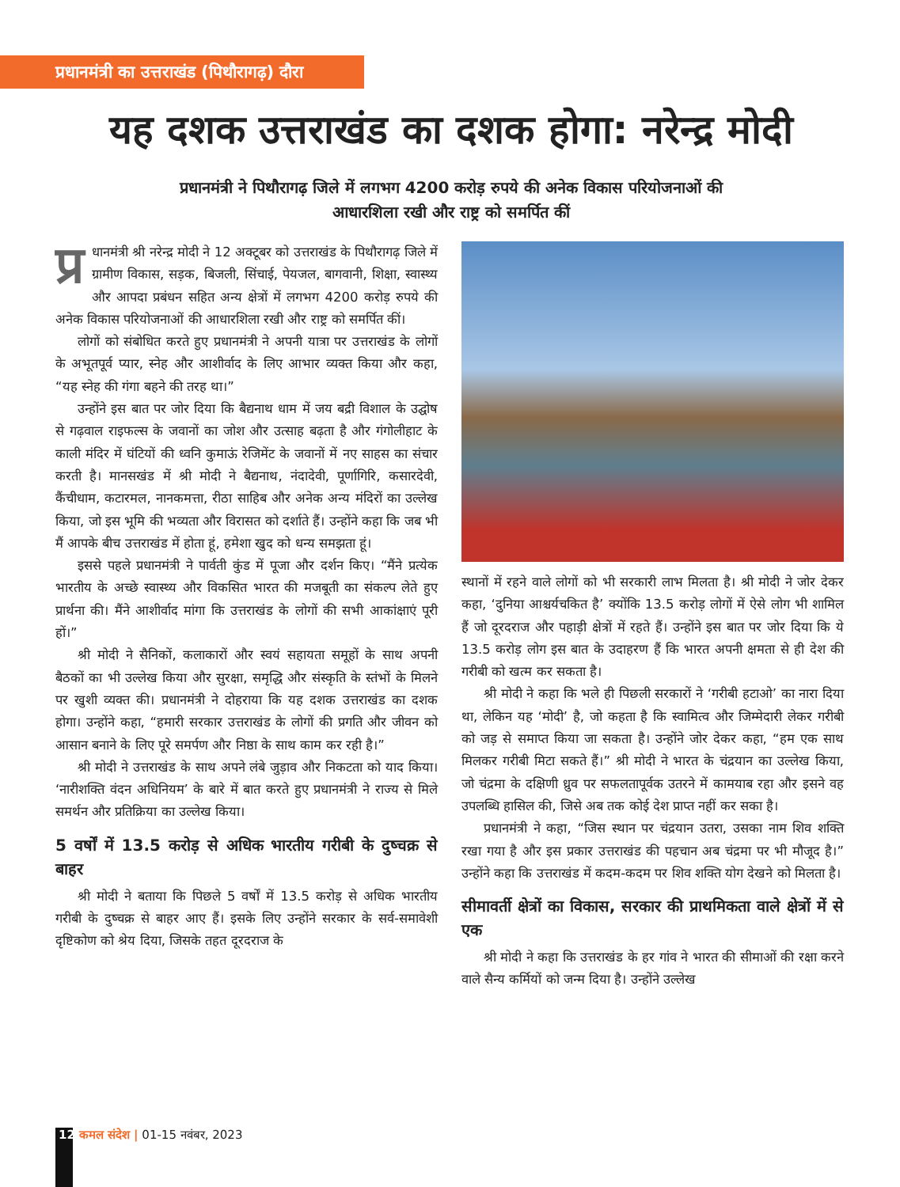प्रधानमंत्री का उत्तराखंड (पिथौरागढ़) दौरा
यह दशक उत्तराखंड का दशक होगा: नरेन्द्र मोदी
प्रधानमंत्री ने पिथौरागढ़ जिले में लगभग 4200 करोड़ रुपये की अनेक विकास परियोजनाओं की आधारशिला रखी और राष्ट्र को समर्पित कीं
प्र धानमंत्री श्री नरेन्द्र मोदी ने 12 अक्टूबर को उत्तराखंड के पिथौरागढ़ जिले में ग्रामीण विकास, सड़क, बिजली, सिंचाई, पेयजल, बागवानी, शिक्षा, स्वास्थ्य और आपदा प्रबंधन सहित अन्य क्षेत्रों में लगभग 4200 करोड़ रुपये की अनेक विकास परियोजनाओं की आधारशिला रखी और राष्ट्र को समर्पित कीं।
लोगों को संबोधित करते हुए प्रधानमंत्री ने अपनी यात्रा पर उत्तराखंड के लोगों के अभूतपूर्व प्यार, स्नेह और आशीर्वाद के लिए आभार व्यक्त किया और कहा, “यह स्नेह की गंगा बहने की तरह था।”
उन्होंने इस बात पर जोर दिया कि बैद्यनाथ धाम में जय बद्री विशाल के उद्घोष से गढ़वाल राइफल्स के जवानों का जोश और उत्साह बढ़ता है और गंगोलीहाट के काली मंदिर में घंटियों की ध्वनि कुमाऊं रेजिमेंट के जवानों में नए साहस का संचार करती है। मानसखंड में श्री मोदी ने बैद्यनाथ, नंदादेवी, पूर्णागिरि, कसारदेवी, कैंचीधाम, कटारमल, नानकमत्ता, रीठा साहिब और अनेक अन्य मंदिरों का उल्लेख किया, जो इस भूमि की भव्यता और विरासत को दर्शाते हैं। उन्होंने कहा कि जब भी मैं आपके बीच उत्तराखंड में होता हूं, हमेशा खुद को धन्य समझता हूं।
इससे पहले प्रधानमंत्री ने पार्वती कुंड में पूजा और दर्शन किए। “मैंने प्रत्येक भारतीय के अच्छे स्वास्थ्य और विकसित भारत की मजबूती का संकल्प लेते हुए प्रार्थना की। मैंने आशीर्वाद मांगा कि उत्तराखंड के लोगों की सभी आकांक्षाएं पूरी हों।”
श्री मोदी ने सैनिकों, कलाकारों और स्वयं सहायता समूहों के साथ अपनी बैठकों का भी उल्लेख किया और सुरक्षा, समृद्धि और संस्कृति के स्तंभों के मिलने पर खुशी व्यक्त की। प्रधानमंत्री ने दोहराया कि यह दशक उत्तराखंड का दशक होगा। उन्होंने कहा, “हमारी सरकार उत्तराखंड के लोगों की प्रगति और जीवन को आसान बनाने के लिए पूरे समर्पण और निष्ठा के साथ काम कर रही है।”
श्री मोदी ने उत्तराखंड के साथ अपने लंबे जुड़ाव और निकटता को याद किया। ‘नारीशक्ति वंदन अधिनियम’ के बारे में बात करते हुए प्रधानमंत्री ने राज्य से मिले समर्थन और प्रतिक्रिया का उल्लेख किया।
5 वर्षों में 13.5 करोड़ से अधिक भारतीय गरीबी के दुष्चक्र से बाहर
श्री मोदी ने बताया कि पिछले 5 वर्षों में 13.5 करोड़ से अधिक भारतीय गरीबी के दुष्चक्र से बाहर आए हैं। इसके लिए उन्होंने सरकार के सर्व-समावेशी दृष्टिकोण को श्रेय दिया, जिसके तहत दूरदराज के
स्थानों में रहने वाले लोगों को भी सरकारी लाभ मिलता है। श्री मोदी ने जोर देकर कहा, ‘दुनिया आश्चर्यचकित है’ क्योंकि 13.5 करोड़ लोगों में ऐसे लोग भी शामिल हैं जो दूरदराज और पहाड़ी क्षेत्रों में रहते हैं। उन्होंने इस बात पर जोर दिया कि ये 13.5 करोड़ लोग इस बात के उदाहरण हैं कि भारत अपनी क्षमता से ही देश की गरीबी को खत्म कर सकता है।
श्री मोदी ने कहा कि भले ही पिछली सरकारों ने ‘गरीबी हटाओ’ का नारा दिया था, लेकिन यह ‘मोदी’ है, जो कहता है कि स्वामित्व और जिम्मेदारी लेकर गरीबी को जड़ से समाप्त किया जा सकता है। उन्होंने जोर देकर कहा, “हम एक साथ मिलकर गरीबी मिटा सकते हैं।” श्री मोदी ने भारत के चंद्रयान का उल्लेख किया, जो चंद्रमा के दक्षिणी ध्रुव पर सफलतापूर्वक उतरने में कामयाब रहा और इसने वह उपलब्धि हासिल की, जिसे अब तक कोई देश प्राप्त नहीं कर सका है।
प्रधानमंत्री ने कहा, “जिस स्थान पर चंद्रयान उतरा, उसका नाम शिव शक्ति रखा गया है और इस प्रकार उत्तराखंड की पहचान अब चंद्रमा पर भी मौजूद है।” उन्होंने कहा कि उत्तराखंड में कदम-कदम पर शिव शक्ति योग देखने को मिलता है।
सीमावर्ती क्षेत्रों का विकास, सरकार की प्राथमिकता वाले क्षेत्रों में से एक
श्री मोदी ने कहा कि उत्तराखंड के हर गांव ने भारत की सीमाओं की रक्षा करने वाले सैन्य कर्मियों को जन्म दिया है। उन्होंने उल्लेख
12 कमल संदेश | 01-15 नवंबर, 2023